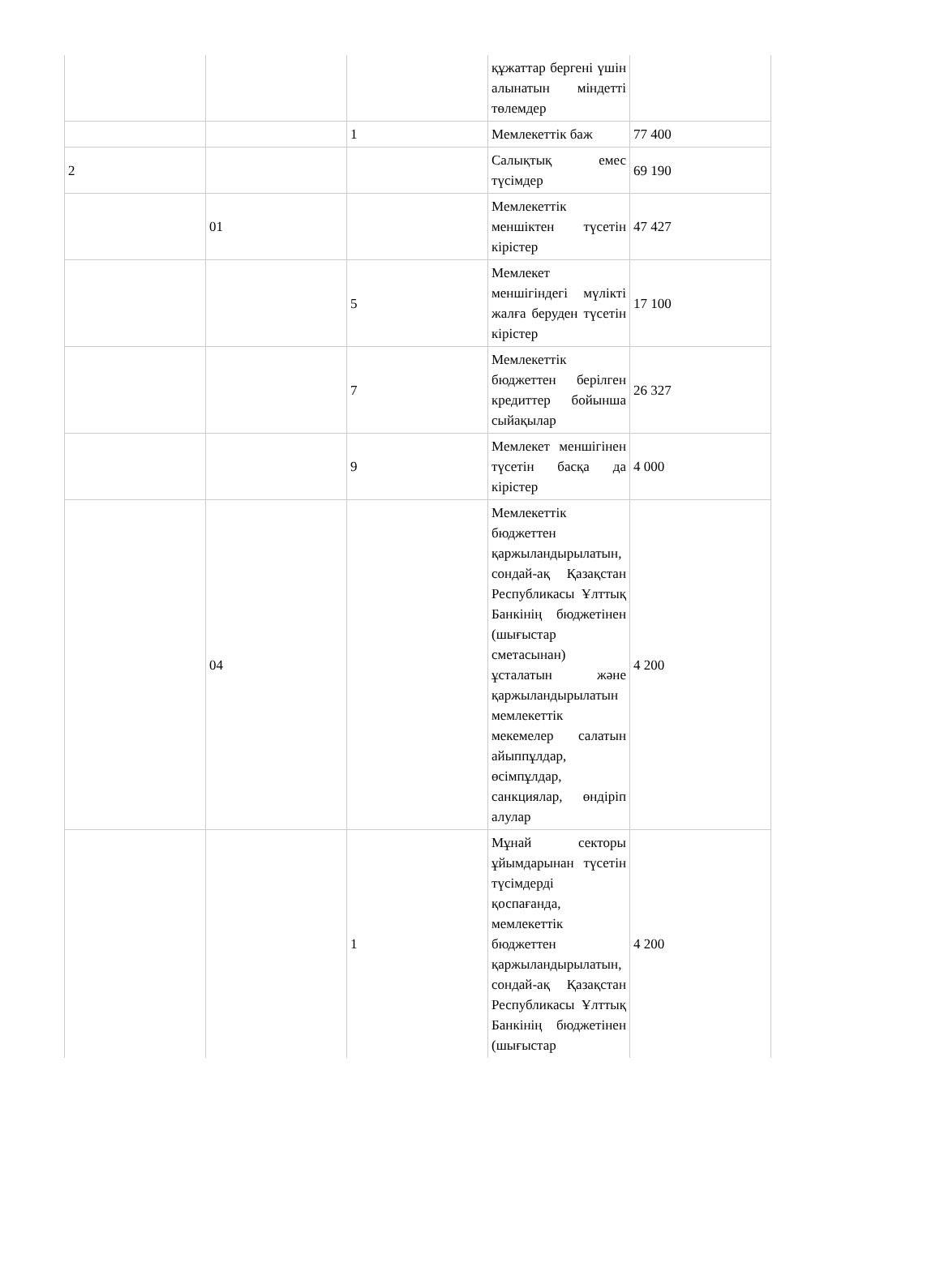| | | | құжаттар бергені үшін алынатын міндетті төлемдер | |
| | | 1 | Мемлекеттік баж | 77 400 |
| 2 | | | Салықтық емес түсімдер | 69 190 |
| | 01 | | Мемлекеттік меншіктен түсетін кірістер | 47 427 |
| | | 5 | Мемлекет меншігіндегі мүлікті жалға беруден түсетін кірістер | 17 100 |
| | | 7 | Мемлекеттік бюджеттен берілген кредиттер бойынша сыйақылар | 26 327 |
| | | 9 | Мемлекет меншігінен түсетін басқа да кірістер | 4 000 |
| | 04 | | Мемлекеттік бюджеттен қаржыландырылатын, сондай-ақ Қазақстан Республикасы Ұлттық Банкінің бюджетінен (шығыстар сметасынан) ұсталатын және қаржыландырылатын мемлекеттік мекемелер салатын айыппұлдар, өсімпұлдар, санкциялар, өндіріп алулар | 4 200 |
| | | 1 | Мұнай секторы ұйымдарынан түсетін түсімдерді қоспағанда, мемлекеттік бюджеттен қаржыландырылатын, сондай-ақ Қазақстан Республикасы Ұлттық Банкінің бюджетінен (шығыстар | 4 200 |